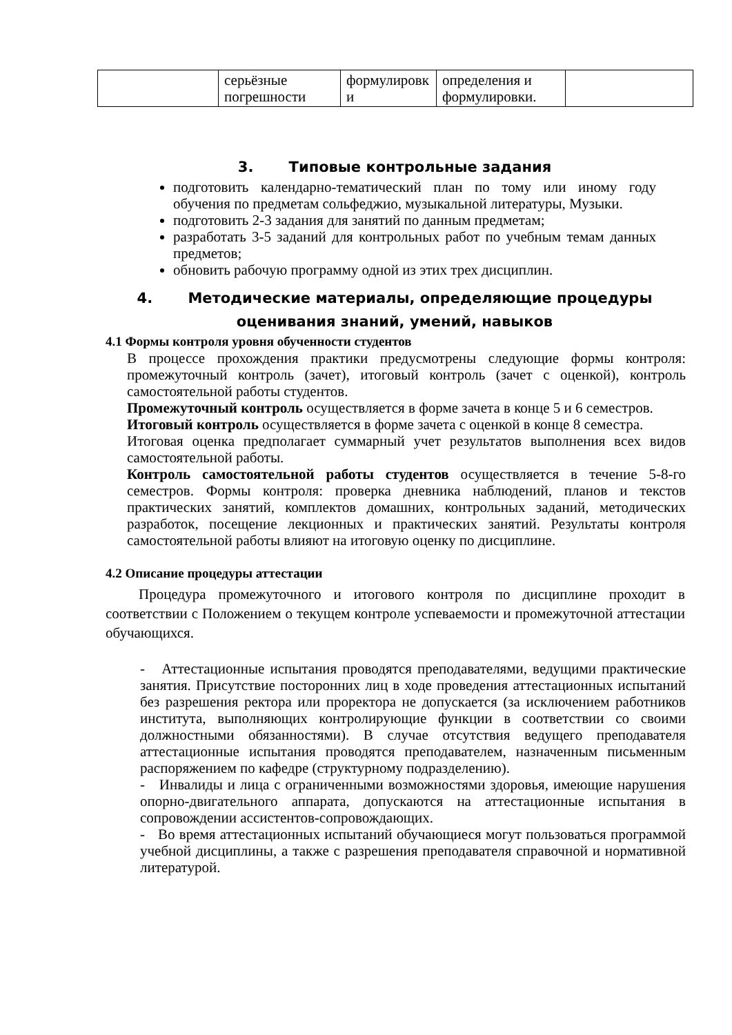| | серьёзные погрешности | формулировк и | определения и формулировки. | |
3. Типовые контрольные задания
подготовить календарно-тематический план по тому или иному году обучения по предметам сольфеджио, музыкальной литературы, Музыки.
подготовить 2-3 задания для занятий по данным предметам;
разработать 3-5 заданий для контрольных работ по учебным темам данных предметов;
обновить рабочую программу одной из этих трех дисциплин.
4. Методические материалы, определяющие процедуры
оценивания знаний, умений, навыков
4.1 Формы контроля уровня обученности студентов
В процессе прохождения практики предусмотрены следующие формы контроля: промежуточный контроль (зачет), итоговый контроль (зачет с оценкой), контроль самостоятельной работы студентов.
Промежуточный контроль осуществляется в форме зачета в конце 5 и 6 семестров.
Итоговый контроль осуществляется в форме зачета с оценкой в конце 8 семестра.
Итоговая оценка предполагает суммарный учет результатов выполнения всех видов самостоятельной работы.
Контроль самостоятельной работы студентов осуществляется в течение 5-8-го семестров. Формы контроля: проверка дневника наблюдений, планов и текстов практических занятий, комплектов домашних, контрольных заданий, методических разработок, посещение лекционных и практических занятий. Результаты контроля самостоятельной работы влияют на итоговую оценку по дисциплине.
4.2 Описание процедуры аттестации
Процедура промежуточного и итогового контроля по дисциплине проходит в соответствии с Положением о текущем контроле успеваемости и промежуточной аттестации обучающихся.
- Аттестационные испытания проводятся преподавателями, ведущими практические занятия. Присутствие посторонних лиц в ходе проведения аттестационных испытаний без разрешения ректора или проректора не допускается (за исключением работников института, выполняющих контролирующие функции в соответствии со своими должностными обязанностями). В случае отсутствия ведущего преподавателя аттестационные испытания проводятся преподавателем, назначенным письменным распоряжением по кафедре (структурному подразделению).
- Инвалиды и лица с ограниченными возможностями здоровья, имеющие нарушения опорно-двигательного аппарата, допускаются на аттестационные испытания в сопровождении ассистентов-сопровождающих.
- Во время аттестационных испытаний обучающиеся могут пользоваться программой учебной дисциплины, а также с разрешения преподавателя справочной и нормативной литературой.